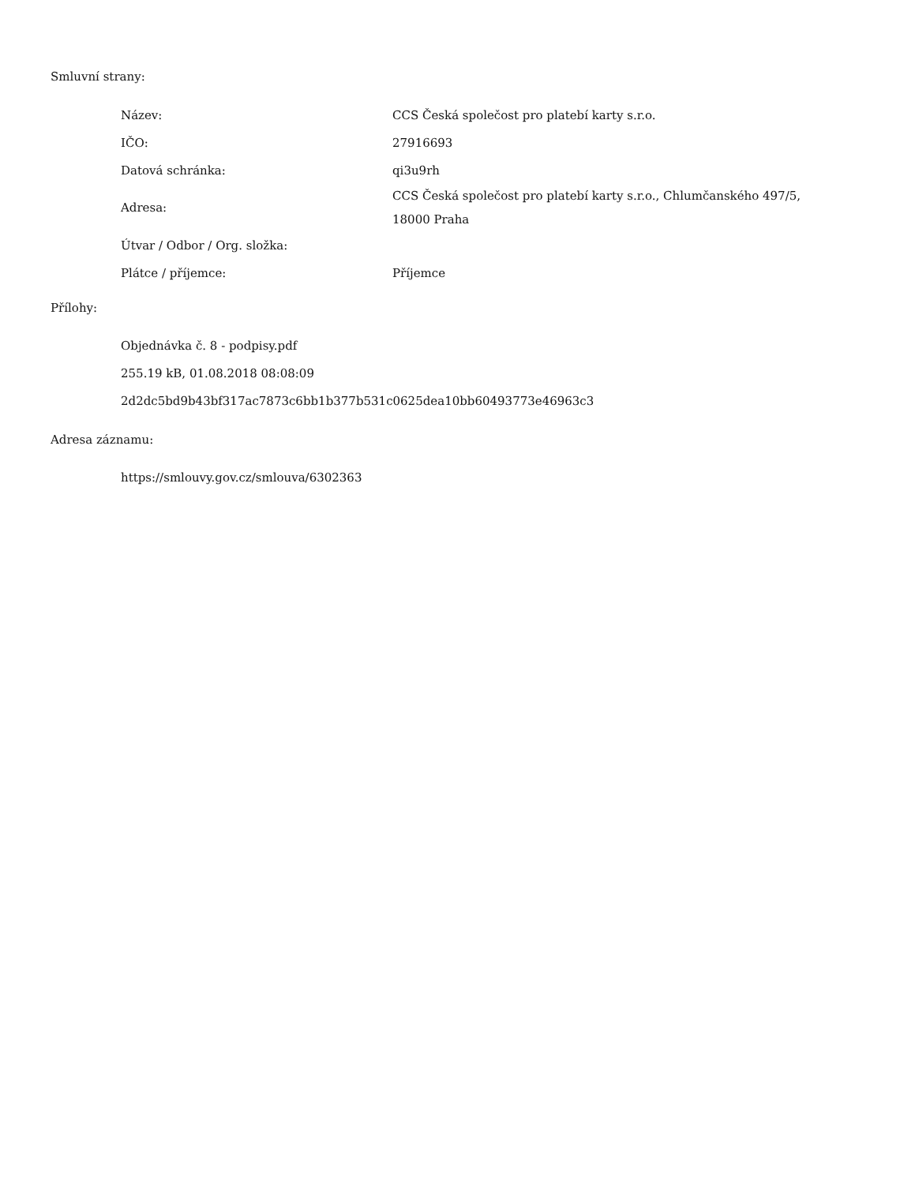Smluvní strany:
| Název: | CCS Česká společost pro platebí karty s.r.o. |
| IČO: | 27916693 |
| Datová schránka: | qi3u9rh |
| Adresa: | CCS Česká společost pro platebí karty s.r.o., Chlumčanského 497/5, 18000 Praha |
| Útvar / Odbor / Org. složka: | |
| Plátce / příjemce: | Příjemce |
Přílohy:
Objednávka č. 8 - podpisy.pdf
255.19 kB, 01.08.2018 08:08:09
2d2dc5bd9b43bf317ac7873c6bb1b377b531c0625dea10bb60493773e46963c3
Adresa záznamu:
https://smlouvy.gov.cz/smlouva/6302363